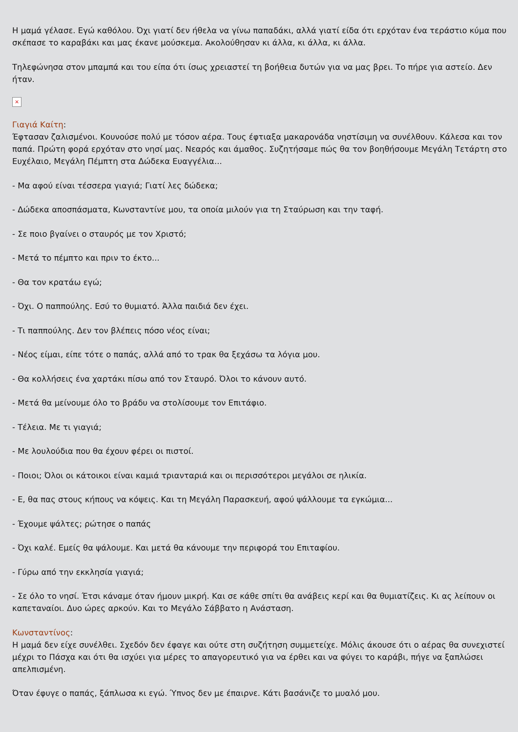Η μαμά γέλασε. Εγώ καθόλου. Όχι γιατί δεν ήθελα να γίνω παπαδάκι, αλλά γιατί είδα ότι ερχόταν ένα τεράστιο κύμα που σκέπασε το καραβάκι και μας έκανε μούσκεμα. Ακολούθησαν κι άλλα, κι άλλα, κι άλλα.
Τηλεφώνησα στον μπαμπά και του είπα ότι ίσως χρειαστεί τη βοήθεια δυτών για να μας βρει. Το πήρε για αστείο. Δεν ήταν.
×
Γιαγιά Καίτη:
Έφτασαν ζαλισμένοι. Κουνούσε πολύ με τόσον αέρα. Τους έφτιαξα μακαρονάδα νηστίσιμη να συνέλθουν. Κάλεσα και τον παπά. Πρώτη φορά ερχόταν στο νησί μας. Νεαρός και άμαθος. Συζητήσαμε πώς θα τον βοηθήσουμε Μεγάλη Τετάρτη στο Ευχέλαιο, Μεγάλη Πέμπτη στα Δώδεκα Ευαγγέλια...
- Μα αφού είναι τέσσερα γιαγιά; Γιατί λες δώδεκα;
- Δώδεκα αποσπάσματα, Κωνσταντίνε μου, τα οποία μιλούν για τη Σταύρωση και την ταφή.
- Σε ποιο βγαίνει ο σταυρός με τον Χριστό;
- Μετά το πέμπτο και πριν το έκτο...
- Θα τον κρατάω εγώ;
- Όχι. Ο παππούλης. Εσύ το θυμιατό. Άλλα παιδιά δεν έχει.
- Τι παππούλης. Δεν τον βλέπεις πόσο νέος είναι;
- Νέος είμαι, είπε τότε ο παπάς, αλλά από το τρακ θα ξεχάσω τα λόγια μου.
- Θα κολλήσεις ένα χαρτάκι πίσω από τον Σταυρό. Όλοι το κάνουν αυτό.
- Μετά θα μείνουμε όλο το βράδυ να στολίσουμε τον Επιτάφιο.
- Τέλεια. Με τι γιαγιά;
- Με λουλούδια που θα έχουν φέρει οι πιστοί.
- Ποιοι; Όλοι οι κάτοικοι είναι καμιά τριανταριά και οι περισσότεροι μεγάλοι σε ηλικία.
- Ε, θα πας στους κήπους να κόψεις. Και τη Μεγάλη Παρασκευή, αφού ψάλλουμε τα εγκώμια...
- Έχουμε ψάλτες; ρώτησε ο παπάς
- Όχι καλέ. Εμείς θα ψάλουμε. Και μετά θα κάνουμε την περιφορά του Επιταφίου.
- Γύρω από την εκκλησία γιαγιά;
- Σε όλο το νησί. Έτσι κάναμε όταν ήμουν μικρή. Και σε κάθε σπίτι θα ανάβεις κερί και θα θυμιατίζεις. Κι ας λείπουν οι καπεταναίοι. Δυο ώρες αρκούν. Και το Μεγάλο Σάββατο η Ανάσταση.
Κωνσταντίνος:
Η μαμά δεν είχε συνέλθει. Σχεδόν δεν έφαγε και ούτε στη συζήτηση συμμετείχε. Μόλις άκουσε ότι ο αέρας θα συνεχιστεί μέχρι το Πάσχα και ότι θα ισχύει για μέρες το απαγορευτικό για να έρθει και να φύγει το καράβι, πήγε να ξαπλώσει απελπισμένη.
Όταν έφυγε ο παπάς, ξάπλωσα κι εγώ. Ύπνος δεν με έπαιρνε. Κάτι βασάνιζε το μυαλό μου.